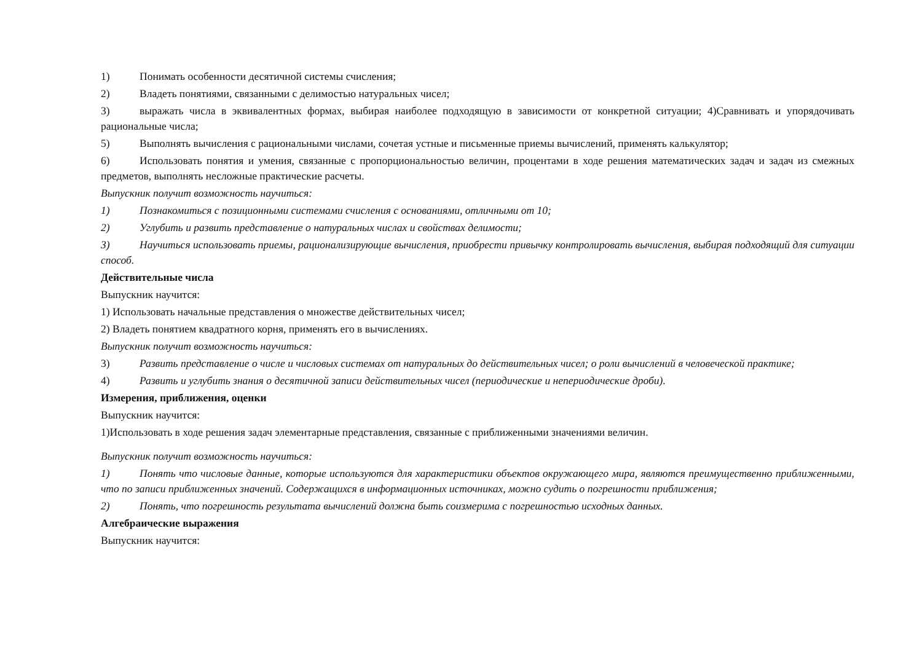1) Понимать особенности десятичной системы счисления;
2) Владеть понятиями, связанными с делимостью натуральных чисел;
3) выражать числа в эквивалентных формах, выбирая наиболее подходящую в зависимости от конкретной ситуации; 4)Сравнивать и упорядочивать рациональные числа;
5) Выполнять вычисления с рациональными числами, сочетая устные и письменные приемы вычислений, применять калькулятор;
6) Использовать понятия и умения, связанные с пропорциональностью величин, процентами в ходе решения математических задач и задач из смежных предметов, выполнять несложные практические расчеты.
Выпускник получит возможность научиться:
1) Познакомиться с позиционными системами счисления с основаниями, отличными от 10;
2) Углубить и развить представление о натуральных числах и свойствах делимости;
3) Научиться использовать приемы, рационализирующие вычисления, приобрести привычку контролировать вычисления, выбирая подходящий для ситуации способ.
Действительные числа
Выпускник научится:
1) Использовать начальные представления о множестве действительных чисел;
2) Владеть понятием квадратного корня, применять его в вычислениях.
Выпускник получит возможность научиться:
3) Развить представление о числе и числовых системах от натуральных до действительных чисел; о роли вычислений в человеческой практике;
4) Развить и углубить знания о десятичной записи действительных чисел (периодические и непериодические дроби).
Измерения, приближения, оценки
Выпускник научится:
1)Использовать в ходе решения задач элементарные представления, связанные с приближенными значениями величин.
Выпускник получит возможность научиться:
1) Понять что числовые данные, которые используются для характеристики объектов окружающего мира, являются преимущественно приближенными, что по записи приближенных значений. Содержащихся в информационных источниках, можно судить о погрешности приближения;
2) Понять, что погрешность результата вычислений должна быть соизмерима с погрешностью исходных данных.
Алгебраические выражения
Выпускник научится: